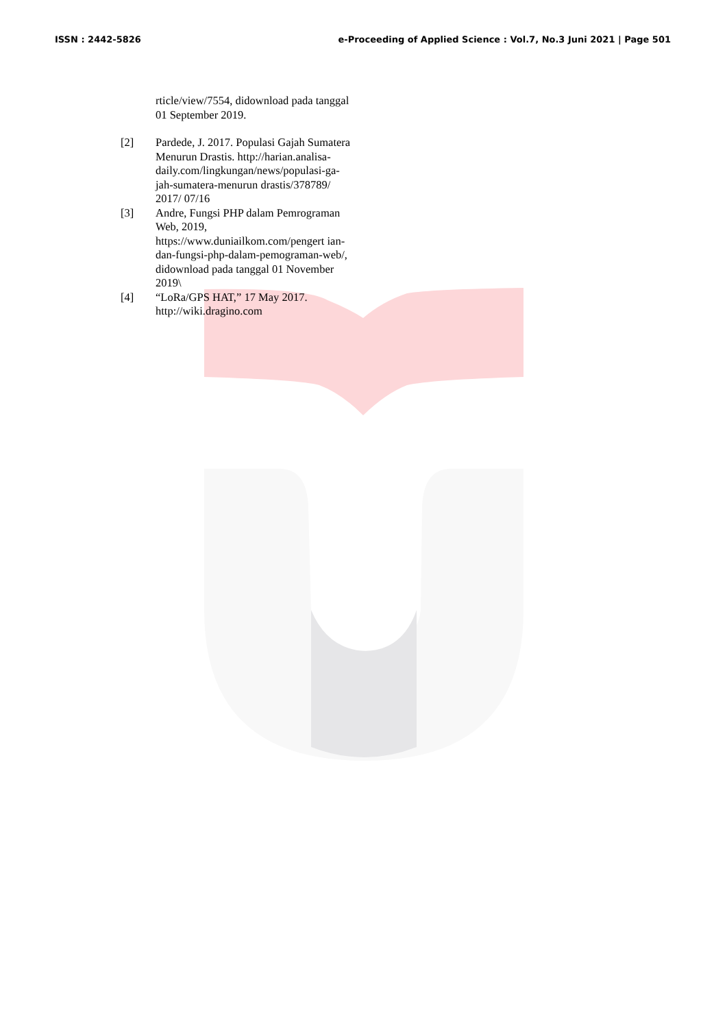ISSN : 2442-5826 e-Proceeding of Applied Science : Vol.7, No.3 Juni 2021 | Page 501
rticle/view/7554, didownload pada tanggal 01 September 2019.
[2] Pardede, J. 2017. Populasi Gajah Sumatera Menurun Drastis. http://harian.analisa-daily.com/lingkungan/news/populasi-ga- jah-sumatera-menurun drastis/378789/ 2017/ 07/16
[3] Andre, Fungsi PHP dalam Pemrograman Web, 2019, https://www.duniailkom.com/pengert ian-dan-fungsi-php-dalam-pemograman-web/, didownload pada tanggal 01 November 2019\
[4] “LoRa/GPS HAT,” 17 May 2017. http://wiki.dragino.com